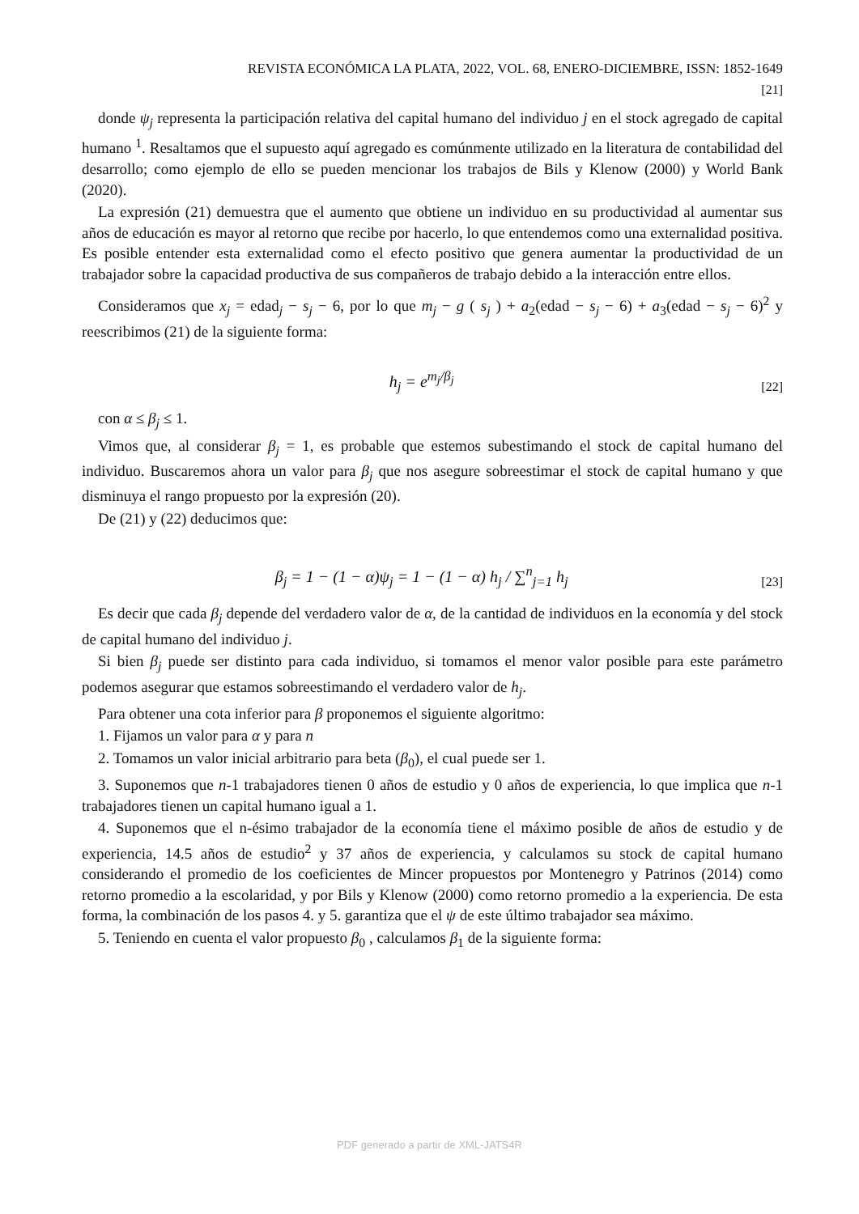REVISTA ECONÓMICA LA PLATA, 2022, VOL. 68, ENERO-DICIEMBRE, ISSN: 1852-1649
[21]
donde ψ<sub>j</sub> representa la participación relativa del capital humano del individuo j en el stock agregado de capital humano <sup>1</sup>. Resaltamos que el supuesto aquí agregado es comúnmente utilizado en la literatura de contabilidad del desarrollo; como ejemplo de ello se pueden mencionar los trabajos de Bils y Klenow (2000) y World Bank (2020).
La expresión (21) demuestra que el aumento que obtiene un individuo en su productividad al aumentar sus años de educación es mayor al retorno que recibe por hacerlo, lo que entendemos como una externalidad positiva. Es posible entender esta externalidad como el efecto positivo que genera aumentar la productividad de un trabajador sobre la capacidad productiva de sus compañeros de trabajo debido a la interacción entre ellos.
Consideramos que x<sub>j</sub> = edad<sub>j</sub> − s<sub>j</sub> − 6, por lo que m<sub>j</sub> − g ( s<sub>j</sub> ) + a<sub>2</sub>(edad − s<sub>j</sub> − 6) + a<sub>3</sub>(edad − s<sub>j</sub> − 6)<sup>2</sup> y reescribimos (21) de la siguiente forma:
h<sub>j</sub> = e<sup>m<sub>j</sub>/β<sub>j</sub></sup> [22]
con α ≤ β<sub>j</sub> ≤ 1.
Vimos que, al considerar β<sub>j</sub> = 1, es probable que estemos subestimando el stock de capital humano del individuo. Buscaremos ahora un valor para β<sub>j</sub> que nos asegure sobreestimar el stock de capital humano y que disminuya el rango propuesto por la expresión (20).
De (21) y (22) deducimos que:
β<sub>j</sub> = 1 − (1 − α)ψ<sub>j</sub> = 1 − (1 − α) h<sub>j</sub> / ∑<sup>n</sup><sub>j=1</sub> h<sub>j</sub> [23]
Es decir que cada β<sub>j</sub> depende del verdadero valor de α, de la cantidad de individuos en la economía y del stock de capital humano del individuo j.
Si bien β<sub>j</sub> puede ser distinto para cada individuo, si tomamos el menor valor posible para este parámetro podemos asegurar que estamos sobreestimando el verdadero valor de h<sub>j</sub>.
Para obtener una cota inferior para β proponemos el siguiente algoritmo:
1. Fijamos un valor para α y para n
2. Tomamos un valor inicial arbitrario para beta (β<sub>0</sub>), el cual puede ser 1.
3. Suponemos que n-1 trabajadores tienen 0 años de estudio y 0 años de experiencia, lo que implica que n-1 trabajadores tienen un capital humano igual a 1.
4. Suponemos que el n-ésimo trabajador de la economía tiene el máximo posible de años de estudio y de experiencia, 14.5 años de estudio<sup>2</sup> y 37 años de experiencia, y calculamos su stock de capital humano considerando el promedio de los coeficientes de Mincer propuestos por Montenegro y Patrinos (2014) como retorno promedio a la escolaridad, y por Bils y Klenow (2000) como retorno promedio a la experiencia. De esta forma, la combinación de los pasos 4. y 5. garantiza que el ψ de este último trabajador sea máximo.
5. Teniendo en cuenta el valor propuesto β<sub>0</sub> , calculamos β<sub>1</sub> de la siguiente forma:
PDF generado a partir de XML-JATS4R